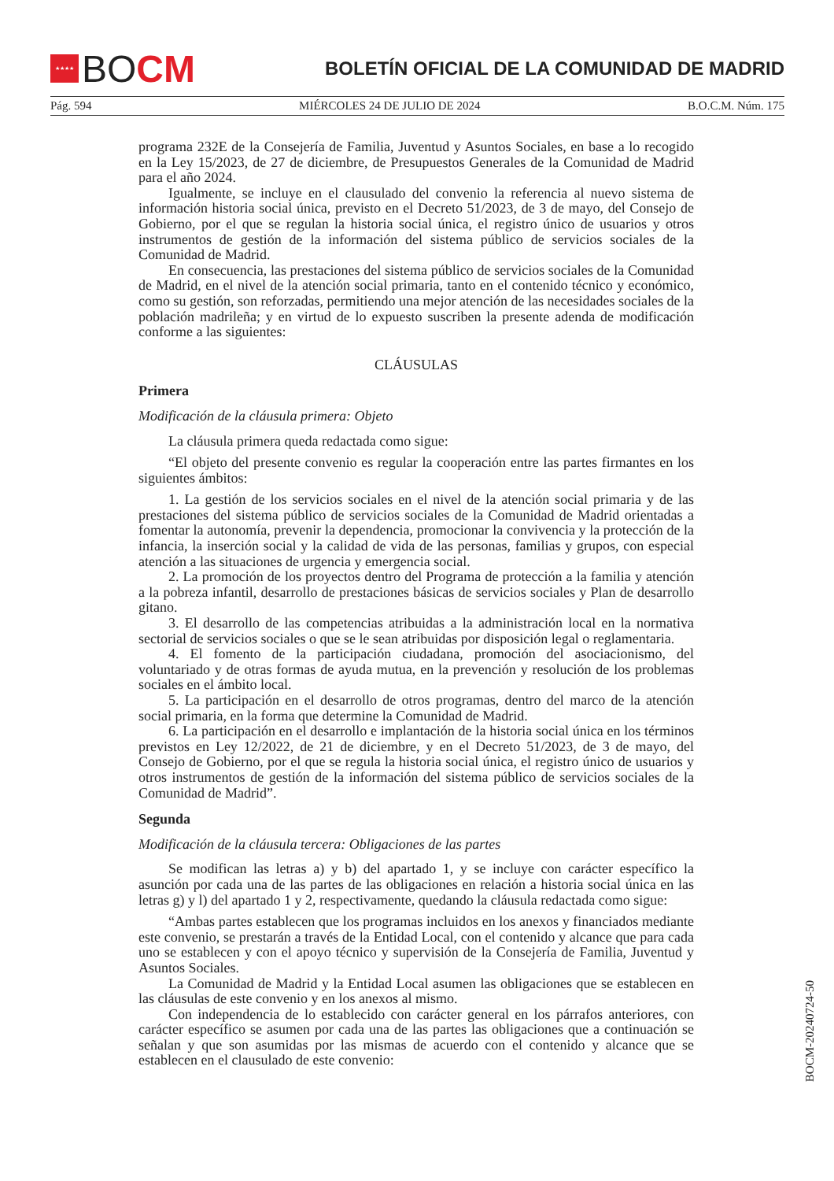★★★★
BO CM
BOLETÍN OFICIAL DE LA COMUNIDAD DE MADRID
Pág. 594 MIÉRCOLES 24 DE JULIO DE 2024 B.O.C.M. Núm. 175
programa 232E de la Consejería de Familia, Juventud y Asuntos Sociales, en base a lo recogido en la Ley 15/2023, de 27 de diciembre, de Presupuestos Generales de la Comunidad de Madrid para el año 2024.
Igualmente, se incluye en el clausulado del convenio la referencia al nuevo sistema de información historia social única, previsto en el Decreto 51/2023, de 3 de mayo, del Consejo de Gobierno, por el que se regulan la historia social única, el registro único de usuarios y otros instrumentos de gestión de la información del sistema público de servicios sociales de la Comunidad de Madrid.
En consecuencia, las prestaciones del sistema público de servicios sociales de la Comunidad de Madrid, en el nivel de la atención social primaria, tanto en el contenido técnico y económico, como su gestión, son reforzadas, permitiendo una mejor atención de las necesidades sociales de la población madrileña; y en virtud de lo expuesto suscriben la presente adenda de modificación conforme a las siguientes:
CLÁUSULAS
Primera
Modificación de la cláusula primera: Objeto
La cláusula primera queda redactada como sigue:
“El objeto del presente convenio es regular la cooperación entre las partes firmantes en los siguientes ámbitos:
1. La gestión de los servicios sociales en el nivel de la atención social primaria y de las prestaciones del sistema público de servicios sociales de la Comunidad de Madrid orientadas a fomentar la autonomía, prevenir la dependencia, promocionar la convivencia y la protección de la infancia, la inserción social y la calidad de vida de las personas, familias y grupos, con especial atención a las situaciones de urgencia y emergencia social.
2. La promoción de los proyectos dentro del Programa de protección a la familia y atención a la pobreza infantil, desarrollo de prestaciones básicas de servicios sociales y Plan de desarrollo gitano.
3. El desarrollo de las competencias atribuidas a la administración local en la normativa sectorial de servicios sociales o que se le sean atribuidas por disposición legal o reglamentaria.
4. El fomento de la participación ciudadana, promoción del asociacionismo, del voluntariado y de otras formas de ayuda mutua, en la prevención y resolución de los problemas sociales en el ámbito local.
5. La participación en el desarrollo de otros programas, dentro del marco de la atención social primaria, en la forma que determine la Comunidad de Madrid.
6. La participación en el desarrollo e implantación de la historia social única en los términos previstos en Ley 12/2022, de 21 de diciembre, y en el Decreto 51/2023, de 3 de mayo, del Consejo de Gobierno, por el que se regula la historia social única, el registro único de usuarios y otros instrumentos de gestión de la información del sistema público de servicios sociales de la Comunidad de Madrid”.
Segunda
Modificación de la cláusula tercera: Obligaciones de las partes
Se modifican las letras a) y b) del apartado 1, y se incluye con carácter específico la asunción por cada una de las partes de las obligaciones en relación a historia social única en las letras g) y l) del apartado 1 y 2, respectivamente, quedando la cláusula redactada como sigue:
“Ambas partes establecen que los programas incluidos en los anexos y financiados mediante este convenio, se prestarán a través de la Entidad Local, con el contenido y alcance que para cada uno se establecen y con el apoyo técnico y supervisión de la Consejería de Familia, Juventud y Asuntos Sociales.
La Comunidad de Madrid y la Entidad Local asumen las obligaciones que se establecen en las cláusulas de este convenio y en los anexos al mismo.
Con independencia de lo establecido con carácter general en los párrafos anteriores, con carácter específico se asumen por cada una de las partes las obligaciones que a continuación se señalan y que son asumidas por las mismas de acuerdo con el contenido y alcance que se establecen en el clausulado de este convenio:
BOCM-20240724-50